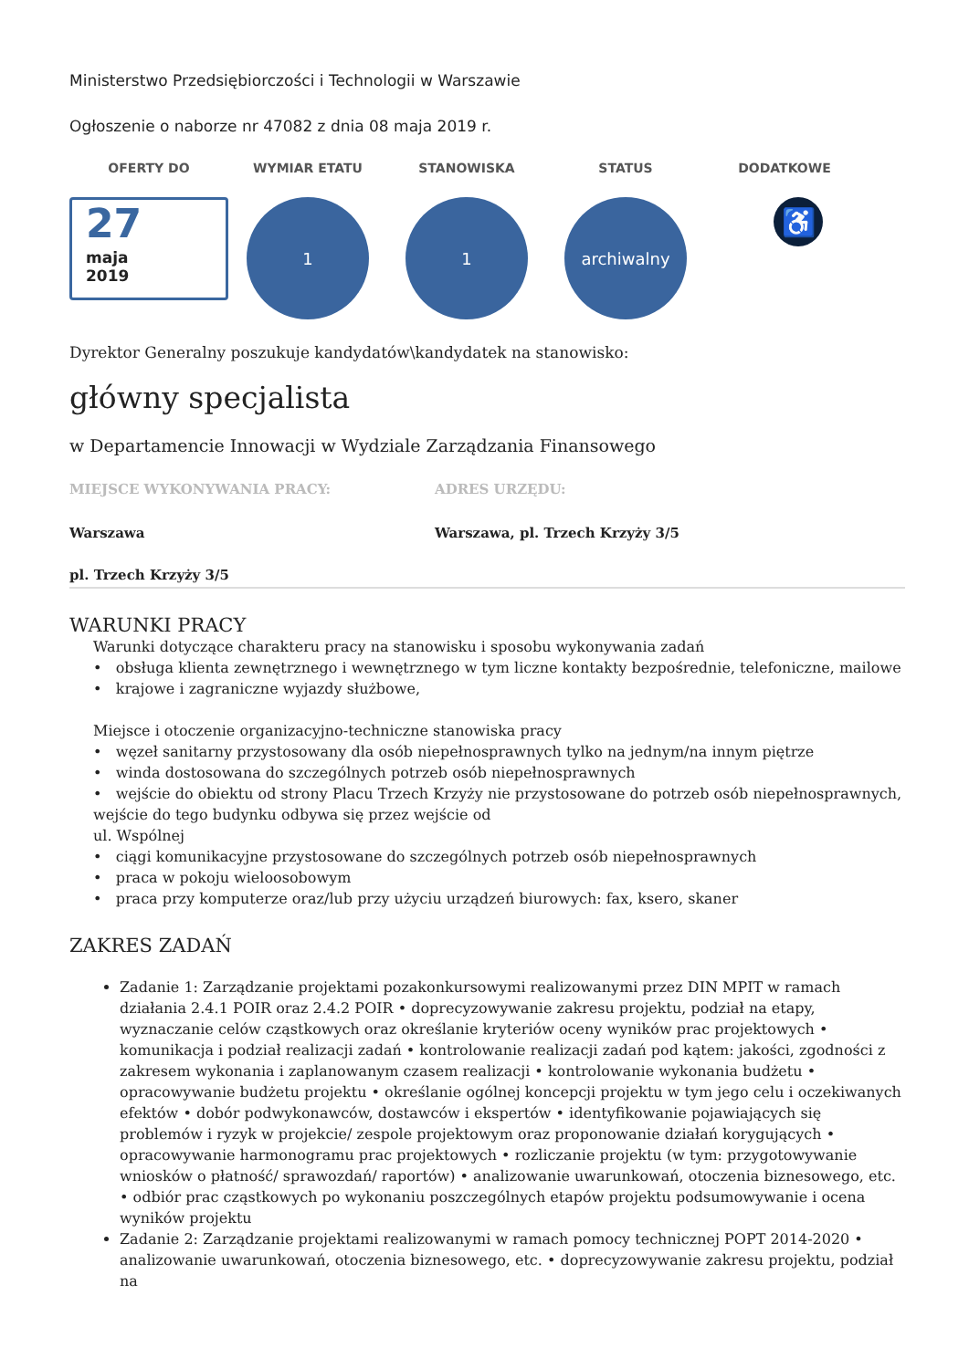Ministerstwo Przedsiębiorczości i Technologii w Warszawie
Ogłoszenie o naborze nr 47082 z dnia 08 maja 2019 r.
OFERTY DO
27
maja
2019
WYMIAR ETATU
1
STANOWISKA
1
STATUS
archiwalny
DODATKOWE
♿
Dyrektor Generalny poszukuje kandydatów\kandydatek na stanowisko:
główny specjalista
w Departamencie Innowacji w Wydziale Zarządzania Finansowego
MIEJSCE WYKONYWANIA PRACY:
Warszawa
pl. Trzech Krzyży 3/5
ADRES URZĘDU:
Warszawa, pl. Trzech Krzyży 3/5
WARUNKI PRACY
Warunki dotyczące charakteru pracy na stanowisku i sposobu wykonywania zadań
• obsługa klienta zewnętrznego i wewnętrznego w tym liczne kontakty bezpośrednie, telefoniczne, mailowe
• krajowe i zagraniczne wyjazdy służbowe,
Miejsce i otoczenie organizacyjno-techniczne stanowiska pracy
• węzeł sanitarny przystosowany dla osób niepełnosprawnych tylko na jednym/na innym piętrze
• winda dostosowana do szczególnych potrzeb osób niepełnosprawnych
• wejście do obiektu od strony Placu Trzech Krzyży nie przystosowane do potrzeb osób niepełnosprawnych, wejście do tego budynku odbywa się przez wejście od
ul. Wspólnej
• ciągi komunikacyjne przystosowane do szczególnych potrzeb osób niepełnosprawnych
• praca w pokoju wieloosobowym
• praca przy komputerze oraz/lub przy użyciu urządzeń biurowych: fax, ksero, skaner
ZAKRES ZADAŃ
Zadanie 1: Zarządzanie projektami pozakonkursowymi realizowanymi przez DIN MPIT w ramach działania 2.4.1 POIR oraz 2.4.2 POIR • doprecyzowywanie zakresu projektu, podział na etapy, wyznaczanie celów cząstkowych oraz określanie kryteriów oceny wyników prac projektowych • komunikacja i podział realizacji zadań • kontrolowanie realizacji zadań pod kątem: jakości, zgodności z zakresem wykonania i zaplanowanym czasem realizacji • kontrolowanie wykonania budżetu • opracowywanie budżetu projektu • określanie ogólnej koncepcji projektu w tym jego celu i oczekiwanych efektów • dobór podwykonawców, dostawców i ekspertów • identyfikowanie pojawiających się problemów i ryzyk w projekcie/ zespole projektowym oraz proponowanie działań korygujących • opracowywanie harmonogramu prac projektowych • rozliczanie projektu (w tym: przygotowywanie wniosków o płatność/ sprawozdań/ raportów) • analizowanie uwarunkowań, otoczenia biznesowego, etc. • odbiór prac cząstkowych po wykonaniu poszczególnych etapów projektu podsumowywanie i ocena wyników projektu
Zadanie 2: Zarządzanie projektami realizowanymi w ramach pomocy technicznej POPT 2014-2020 • analizowanie uwarunkowań, otoczenia biznesowego, etc. • doprecyzowywanie zakresu projektu, podział na